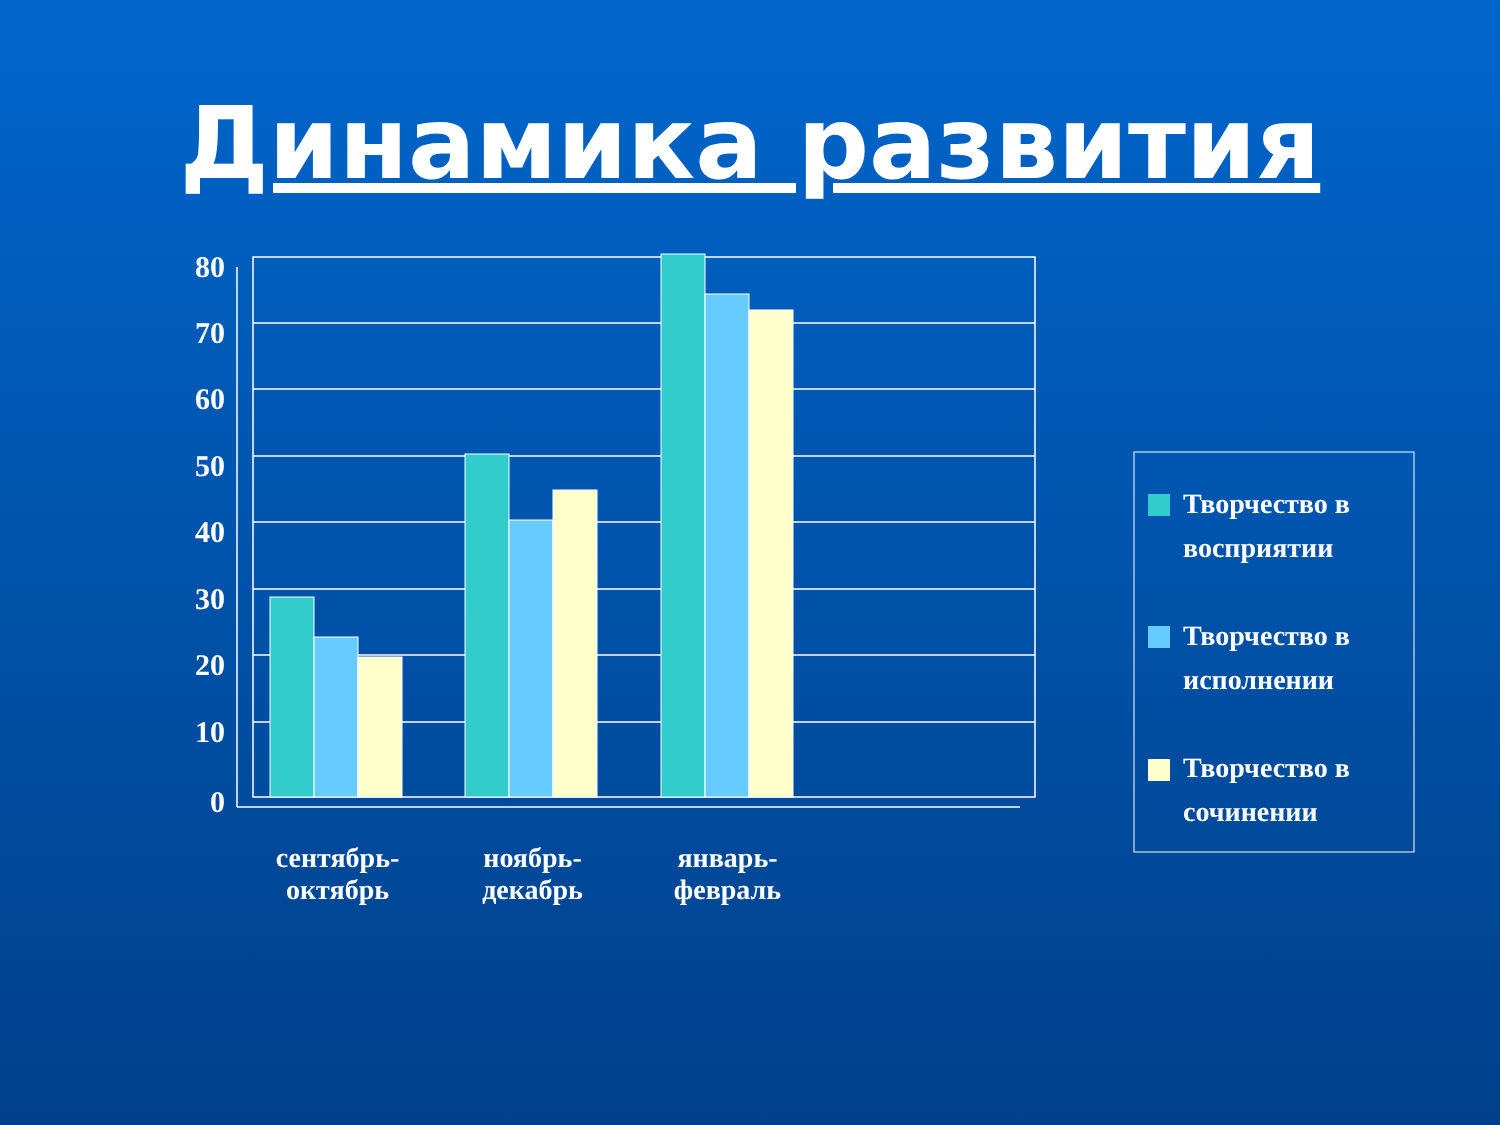Динамика развития
80
70
60
50
40
30
20
10
0
сентябрь-
октябрь
ноябрь-
декабрь
январь-
февраль
Творчество в восприятии
Творчество в исполнении
Творчество в сочинении